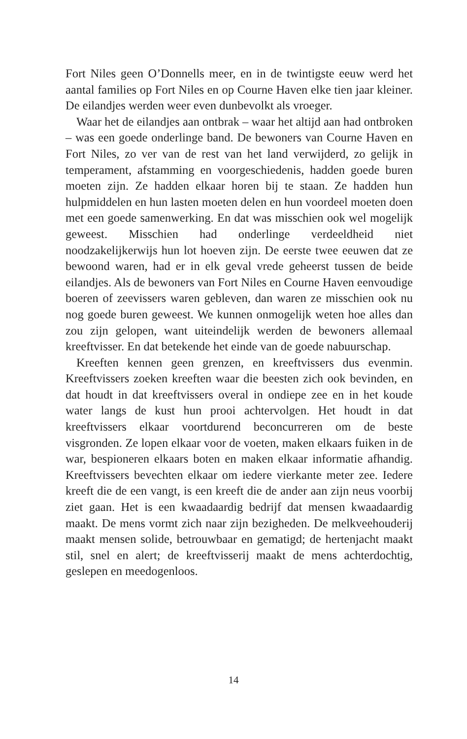Fort Niles geen O’Donnells meer, en in de twintigste eeuw werd het aantal families op Fort Niles en op Courne Haven elke tien jaar kleiner. De eilandjes werden weer even dunbevolkt als vroeger.
Waar het de eilandjes aan ontbrak – waar het altijd aan had ontbroken – was een goede onderlinge band. De bewoners van Courne Haven en Fort Niles, zo ver van de rest van het land verwijderd, zo gelijk in temperament, afstamming en voorgeschiedenis, hadden goede buren moeten zijn. Ze hadden elkaar horen bij te staan. Ze hadden hun hulpmiddelen en hun lasten moeten delen en hun voordeel moeten doen met een goede samenwerking. En dat was misschien ook wel mogelijk geweest. Misschien had onderlinge verdeeldheid niet noodzakelijkerwijs hun lot hoeven zijn. De eerste twee eeuwen dat ze bewoond waren, had er in elk geval vrede geheerst tussen de beide eilandjes. Als de bewoners van Fort Niles en Courne Haven eenvoudige boeren of zeevissers waren gebleven, dan waren ze misschien ook nu nog goede buren geweest. We kunnen onmogelijk weten hoe alles dan zou zijn gelopen, want uiteindelijk werden de bewoners allemaal kreeftvisser. En dat betekende het einde van de goede nabuurschap.
Kreeften kennen geen grenzen, en kreeftvissers dus evenmin. Kreeftvissers zoeken kreeften waar die beesten zich ook bevinden, en dat houdt in dat kreeftvissers overal in ondiepe zee en in het koude water langs de kust hun prooi achtervolgen. Het houdt in dat kreeftvissers elkaar voortdurend beconcurreren om de beste visgronden. Ze lopen elkaar voor de voeten, maken elkaars fuiken in de war, bespioneren elkaars boten en maken elkaar informatie afhandig. Kreeftvissers bevechten elkaar om iedere vierkante meter zee. Iedere kreeft die de een vangt, is een kreeft die de ander aan zijn neus voorbij ziet gaan. Het is een kwaadaardig bedrijf dat mensen kwaadaardig maakt. De mens vormt zich naar zijn bezigheden. De melkveehouderij maakt mensen solide, betrouwbaar en gematigd; de hertenjacht maakt stil, snel en alert; de kreeftvisserij maakt de mens achterdochtig, geslepen en meedogenloos.
14